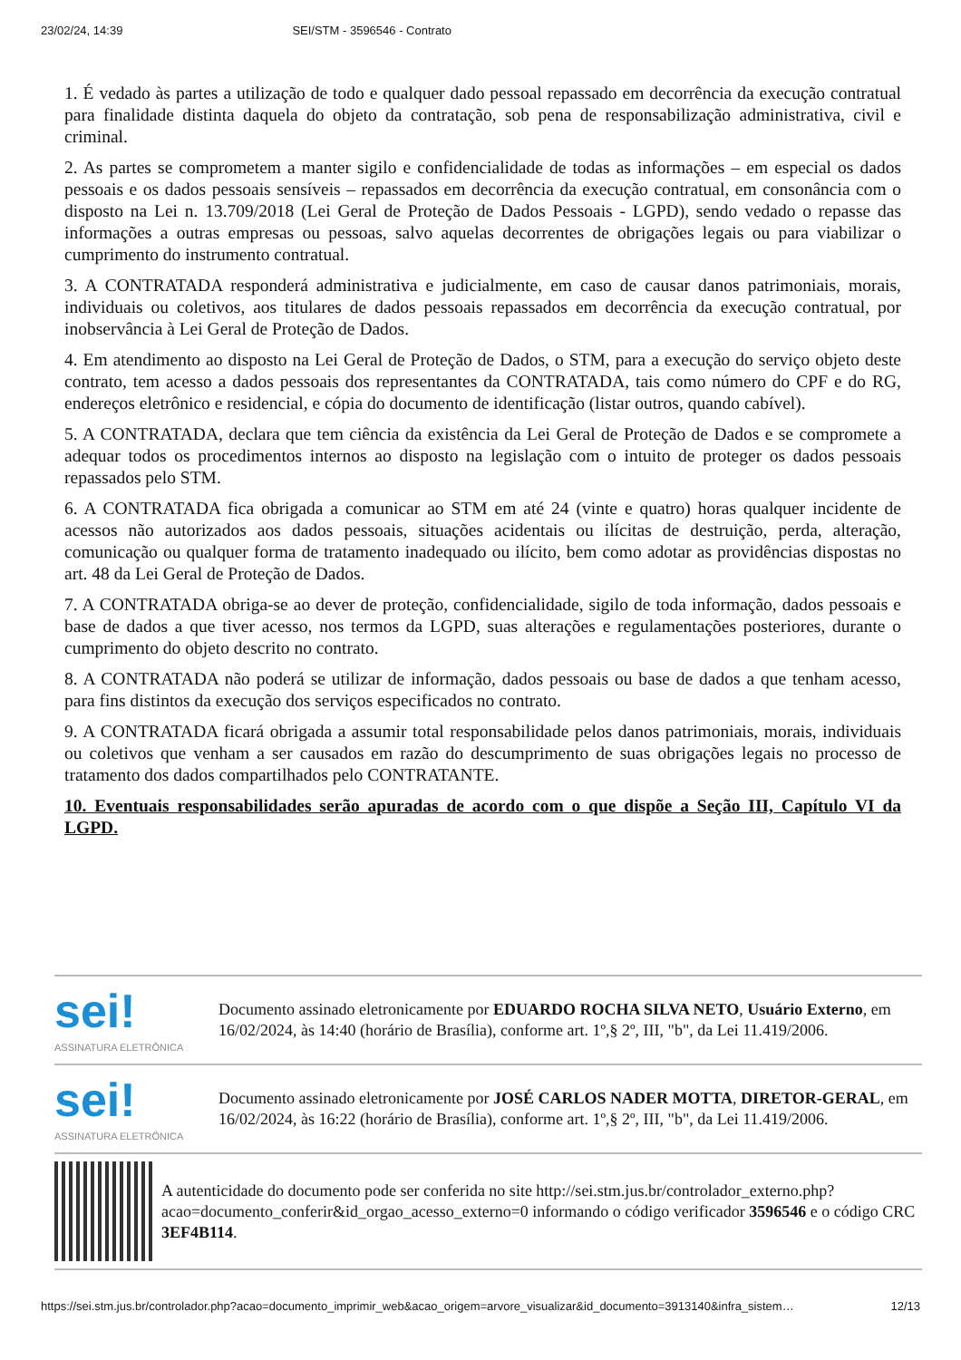23/02/24, 14:39 SEI/STM - 3596546 - Contrato
1. É vedado às partes a utilização de todo e qualquer dado pessoal repassado em decorrência da execução contratual para finalidade distinta daquela do objeto da contratação, sob pena de responsabilização administrativa, civil e criminal.
2. As partes se comprometem a manter sigilo e confidencialidade de todas as informações – em especial os dados pessoais e os dados pessoais sensíveis – repassados em decorrência da execução contratual, em consonância com o disposto na Lei n. 13.709/2018 (Lei Geral de Proteção de Dados Pessoais - LGPD), sendo vedado o repasse das informações a outras empresas ou pessoas, salvo aquelas decorrentes de obrigações legais ou para viabilizar o cumprimento do instrumento contratual.
3. A CONTRATADA responderá administrativa e judicialmente, em caso de causar danos patrimoniais, morais, individuais ou coletivos, aos titulares de dados pessoais repassados em decorrência da execução contratual, por inobservância à Lei Geral de Proteção de Dados.
4. Em atendimento ao disposto na Lei Geral de Proteção de Dados, o STM, para a execução do serviço objeto deste contrato, tem acesso a dados pessoais dos representantes da CONTRATADA, tais como número do CPF e do RG, endereços eletrônico e residencial, e cópia do documento de identificação (listar outros, quando cabível).
5. A CONTRATADA, declara que tem ciência da existência da Lei Geral de Proteção de Dados e se compromete a adequar todos os procedimentos internos ao disposto na legislação com o intuito de proteger os dados pessoais repassados pelo STM.
6. A CONTRATADA fica obrigada a comunicar ao STM em até 24 (vinte e quatro) horas qualquer incidente de acessos não autorizados aos dados pessoais, situações acidentais ou ilícitas de destruição, perda, alteração, comunicação ou qualquer forma de tratamento inadequado ou ilícito, bem como adotar as providências dispostas no art. 48 da Lei Geral de Proteção de Dados.
7. A CONTRATADA obriga-se ao dever de proteção, confidencialidade, sigilo de toda informação, dados pessoais e base de dados a que tiver acesso, nos termos da LGPD, suas alterações e regulamentações posteriores, durante o cumprimento do objeto descrito no contrato.
8. A CONTRATADA não poderá se utilizar de informação, dados pessoais ou base de dados a que tenham acesso, para fins distintos da execução dos serviços especificados no contrato.
9. A CONTRATADA ficará obrigada a assumir total responsabilidade pelos danos patrimoniais, morais, individuais ou coletivos que venham a ser causados em razão do descumprimento de suas obrigações legais no processo de tratamento dos dados compartilhados pelo CONTRATANTE.
10. Eventuais responsabilidades serão apuradas de acordo com o que dispõe a Seção III, Capítulo VI da LGPD.
sei!
ASSINATURA ELETRÔNICA
Documento assinado eletronicamente por EDUARDO ROCHA SILVA NETO, Usuário Externo, em 16/02/2024, às 14:40 (horário de Brasília), conforme art. 1º,§ 2º, III, "b", da Lei 11.419/2006.
sei!
ASSINATURA ELETRÔNICA
Documento assinado eletronicamente por JOSÉ CARLOS NADER MOTTA, DIRETOR-GERAL, em 16/02/2024, às 16:22 (horário de Brasília), conforme art. 1º,§ 2º, III, "b", da Lei 11.419/2006.
A autenticidade do documento pode ser conferida no site http://sei.stm.jus.br/controlador_externo.php?acao=documento_conferir&id_orgao_acesso_externo=0 informando o código verificador 3596546 e o código CRC 3EF4B114.
https://sei.stm.jus.br/controlador.php?acao=documento_imprimir_web&acao_origem=arvore_visualizar&id_documento=3913140&infra_sistem… 12/13